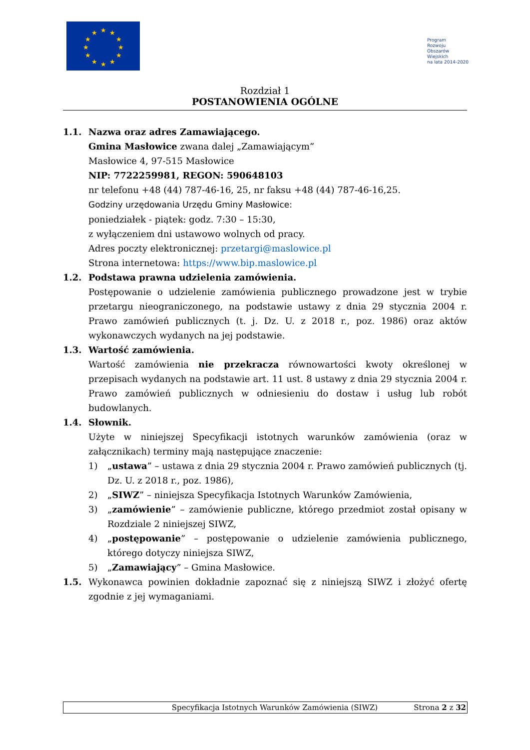★
★
★
★
★
★
★
★
★
★
★
★
Program
Rozwoju
Obszarów
Wiejskich
na lata 2014-2020
Rozdział 1
POSTANOWIENIA OGÓLNE
1.1. Nazwa oraz adres Zamawiającego.
Gmina Masłowice zwana dalej „Zamawiającym”
Masłowice 4, 97-515 Masłowice
NIP: 7722259981, REGON: 590648103
nr telefonu +48 (44) 787-46-16, 25, nr faksu +48 (44) 787-46-16,25.
Godziny urzędowania Urzędu Gminy Masłowice:
poniedziałek - piątek: godz. 7:30 – 15:30,
z wyłączeniem dni ustawowo wolnych od pracy.
Adres poczty elektronicznej: przetargi@maslowice.pl
Strona internetowa: https://www.bip.maslowice.pl
1.2. Podstawa prawna udzielenia zamówienia.
Postępowanie o udzielenie zamówienia publicznego prowadzone jest w trybie przetargu nieograniczonego, na podstawie ustawy z dnia 29 stycznia 2004 r. Prawo zamówień publicznych (t. j. Dz. U. z 2018 r., poz. 1986) oraz aktów wykonawczych wydanych na jej podstawie.
1.3. Wartość zamówienia.
Wartość zamówienia nie przekracza równowartości kwoty określonej w przepisach wydanych na podstawie art. 11 ust. 8 ustawy z dnia 29 stycznia 2004 r. Prawo zamówień publicznych w odniesieniu do dostaw i usług lub robót budowlanych.
1.4. Słownik.
Użyte w niniejszej Specyfikacji istotnych warunków zamówienia (oraz w załącznikach) terminy mają następujące znaczenie:
1) „ustawa” – ustawa z dnia 29 stycznia 2004 r. Prawo zamówień publicznych (tj. Dz. U. z 2018 r., poz. 1986),
2) „SIWZ” – niniejsza Specyfikacja Istotnych Warunków Zamówienia,
3) „zamówienie” – zamówienie publiczne, którego przedmiot został opisany w Rozdziale 2 niniejszej SIWZ,
4) „postępowanie” – postępowanie o udzielenie zamówienia publicznego, którego dotyczy niniejsza SIWZ,
5) „Zamawiający” – Gmina Masłowice.
1.5. Wykonawca powinien dokładnie zapoznać się z niniejszą SIWZ i złożyć ofertę zgodnie z jej wymaganiami.
Specyfikacja Istotnych Warunków Zamówienia (SIWZ)
Strona 2 z 32